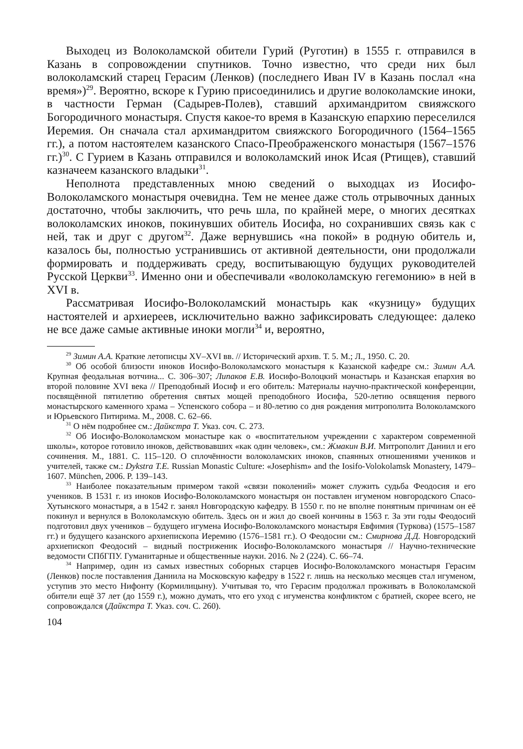Выходец из Волоколамской обители Гурий (Руготин) в 1555 г. отправился в Казань в сопровождении спутников. Точно известно, что среди них был волоколамский старец Герасим (Ленков) (последнего Иван IV в Казань послал «на время»)<sup>29</sup>. Вероятно, вскоре к Гурию присоединились и другие волоколамские иноки, в частности Герман (Садырев-Полев), ставший архимандритом свияжского Богородичного монастыря. Спустя какое-то время в Казанскую епархию переселился Иеремия. Он сначала стал архимандритом свияжского Богородичного (1564–1565 гг.), а потом настоятелем казанского Спасо-Преображенского монастыря (1567–1576 гг.)<sup>30</sup>. С Гурием в Казань отправился и волоколамский инок Исая (Ртищев), ставший казначеем казанского владыки<sup>31</sup>.
Неполнота представленных мною сведений о выходцах из Иосифо-Волоколамского монастыря очевидна. Тем не менее даже столь отрывочных данных достаточно, чтобы заключить, что речь шла, по крайней мере, о многих десятках волоколамских иноков, покинувших обитель Иосифа, но сохранивших связь как с ней, так и друг с другом<sup>32</sup>. Даже вернувшись «на покой» в родную обитель и, казалось бы, полностью устранившись от активной деятельности, они продолжали формировать и поддерживать среду, воспитывающую будущих руководителей Русской Церкви<sup>33</sup>. Именно они и обеспечивали «волоколамскую гегемонию» в ней в XVI в.
Рассматривая Иосифо-Волоколамский монастырь как «кузницу» будущих настоятелей и архиереев, исключительно важно зафиксировать следующее: далеко не все даже самые активные иноки могли<sup>34</sup> и, вероятно,
<sup>29</sup> Зимин А.А. Краткие летописцы XV–XVI вв. // Исторический архив. Т. 5. М.; Л., 1950. С. 20.
<sup>30</sup> Об особой близости иноков Иосифо-Волоколамского монастыря к Казанской кафедре см.: Зимин А.А. Крупная феодальная вотчина... С. 306–307; Липаков Е.В. Иосифо-Волоцкий монастырь и Казанская епархия во второй половине XVI века // Преподобный Иосиф и его обитель: Материалы научно-практической конференции, посвящённой пятилетию обретения святых мощей преподобного Иосифа, 520-летию освящения первого монастырского каменного храма – Успенского собора – и 80-летию со дня рождения митрополита Волоколамского и Юрьевского Питирима. М., 2008. С. 62–66.
<sup>31</sup> О нём подробнее см.: Дайкстра Т. Указ. соч. С. 273.
<sup>32</sup> Об Иосифо-Волоколамском монастыре как о «воспитательном учреждении с характером современной школы», которое готовило иноков, действовавших «как один человек», см.: Жмакин В.И. Митрополит Даниил и его сочинения. М., 1881. С. 115–120. О сплочённости волоколамских иноков, спаянных отношениями учеников и учителей, также см.: Dykstra T.E. Russian Monastic Culture: «Josephism» and the Iosifo-Volokolamsk Monastery, 1479–1607. München, 2006. P. 139–143.
<sup>33</sup> Наиболее показательным примером такой «связи поколений» может служить судьба Феодосия и его учеников. В 1531 г. из иноков Иосифо-Волоколамского монастыря он поставлен игуменом новгородского Спасо-Хутынского монастыря, а в 1542 г. занял Новгородскую кафедру. В 1550 г. по не вполне понятным причинам он её покинул и вернулся в Волоколамскую обитель. Здесь он и жил до своей кончины в 1563 г. За эти годы Феодосий подготовил двух учеников – будущего игумена Иосифо-Волоколамского монастыря Евфимия (Туркова) (1575–1587 гг.) и будущего казанского архиепископа Иеремию (1576–1581 гг.). О Феодосии см.: Смирнова Д.Д. Новгородский архиепископ Феодосий – видный постриженик Иосифо-Волоколамского монастыря // Научно-технические ведомости СПбГПУ. Гуманитарные и общественные науки. 2016. № 2 (224). С. 66–74.
<sup>34</sup> Например, один из самых известных соборных старцев Иосифо-Волоколамского монастыря Герасим (Ленков) после поставления Даниила на Московскую кафедру в 1522 г. лишь на несколько месяцев стал игуменом, уступив это место Нифонту (Кормилицыну). Учитывая то, что Герасим продолжал проживать в Волоколамской обители ещё 37 лет (до 1559 г.), можно думать, что его уход с игуменства конфликтом с братией, скорее всего, не сопровождался (Дайкстра Т. Указ. соч. С. 260).
104